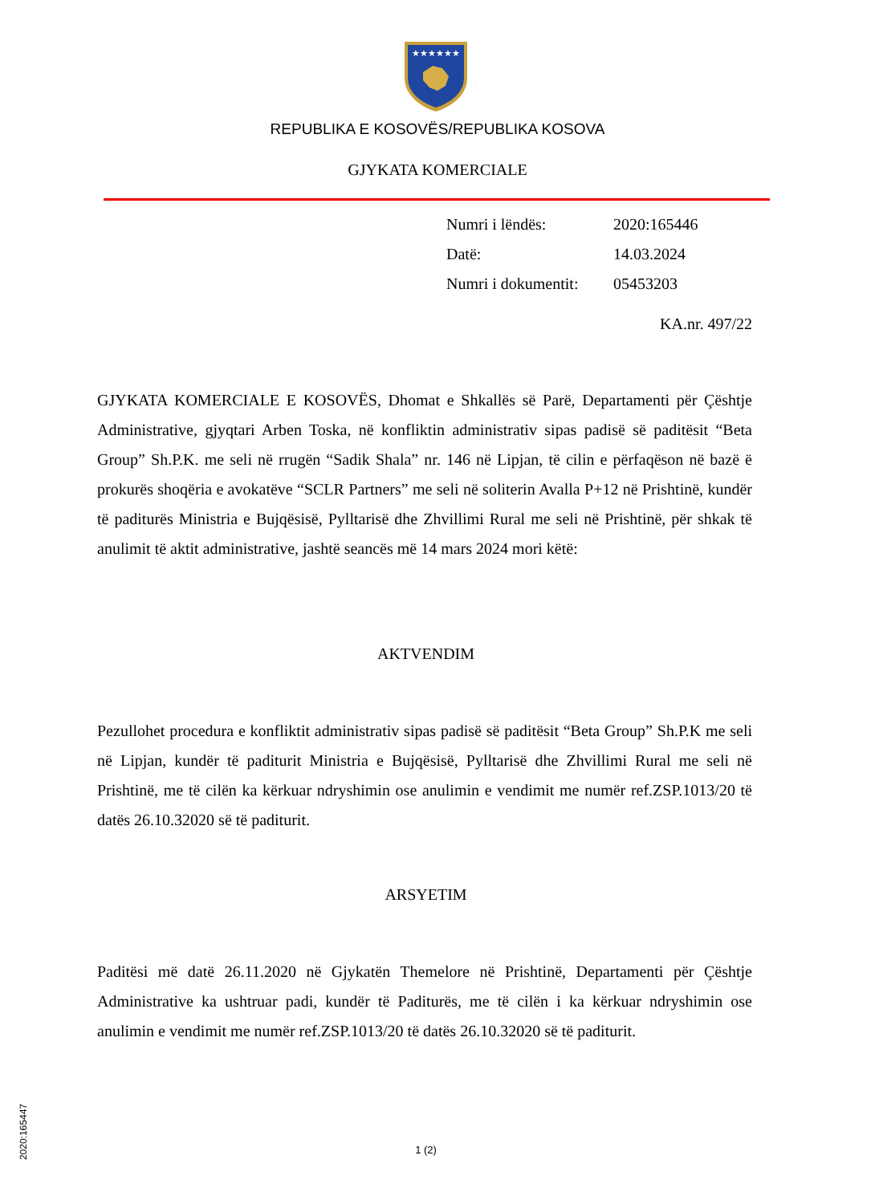★★★★★★
REPUBLIKA E KOSOVËS/REPUBLIKA KOSOVA
GJYKATA KOMERCIALE
| Numri i lëndës: | 2020:165446 |
| Datë: | 14.03.2024 |
| Numri i dokumentit: | 05453203 |
KA.nr. 497/22
GJYKATA KOMERCIALE E KOSOVËS, Dhomat e Shkallës së Parë, Departamenti për Çështje Administrative, gjyqtari Arben Toska, në konfliktin administrativ sipas padisë së paditësit “Beta Group” Sh.P.K. me seli në rrugën “Sadik Shala” nr. 146 në Lipjan, të cilin e përfaqëson në bazë ë prokurës shoqëria e avokatëve “SCLR Partners” me seli në soliterin Avalla P+12 në Prishtinë, kundër të paditurës Ministria e Bujqësisë, Pylltarisë dhe Zhvillimi Rural me seli në Prishtinë, për shkak të anulimit të aktit administrative, jashtë seancës më 14 mars 2024 mori këtë:
AKTVENDIM
Pezullohet procedura e konfliktit administrativ sipas padisë së paditësit “Beta Group” Sh.P.K me seli në Lipjan, kundër të paditurit Ministria e Bujqësisë, Pylltarisë dhe Zhvillimi Rural me seli në Prishtinë, me të cilën ka kërkuar ndryshimin ose anulimin e vendimit me numër ref.ZSP.1013/20 të datës 26.10.32020 së të paditurit.
ARSYETIM
Paditësi më datë 26.11.2020 në Gjykatën Themelore në Prishtinë, Departamenti për Çështje Administrative ka ushtruar padi, kundër të Paditurës, me të cilën i ka kërkuar ndryshimin ose anulimin e vendimit me numër ref.ZSP.1013/20 të datës 26.10.32020 së të paditurit.
2020:165447
1 (2)